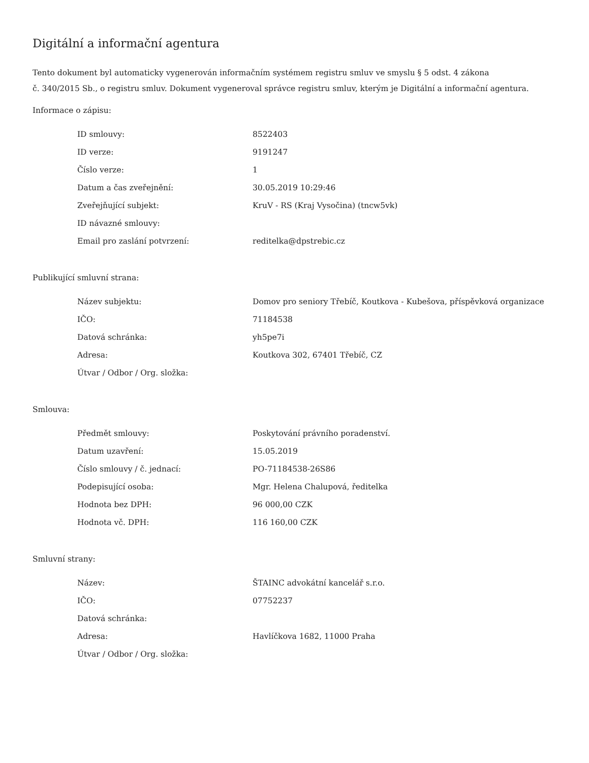Digitální a informační agentura
Tento dokument byl automaticky vygenerován informačním systémem registru smluv ve smyslu § 5 odst. 4 zákona
č. 340/2015 Sb., o registru smluv. Dokument vygeneroval správce registru smluv, kterým je Digitální a informační agentura.
Informace o zápisu:
| ID smlouvy: | 8522403 |
| ID verze: | 9191247 |
| Číslo verze: | 1 |
| Datum a čas zveřejnění: | 30.05.2019 10:29:46 |
| Zveřejňující subjekt: | KruV - RS (Kraj Vysočina) (tncw5vk) |
| ID návazné smlouvy: | |
| Email pro zaslání potvrzení: | reditelka@dpstrebic.cz |
Publikující smluvní strana:
| Název subjektu: | Domov pro seniory Třebíč, Koutkova - Kubešova, příspěvková organizace |
| IČO: | 71184538 |
| Datová schránka: | yh5pe7i |
| Adresa: | Koutkova 302, 67401 Třebíč, CZ |
| Útvar / Odbor / Org. složka: | |
Smlouva:
| Předmět smlouvy: | Poskytování právního poradenství. |
| Datum uzavření: | 15.05.2019 |
| Číslo smlouvy / č. jednací: | PO-71184538-26S86 |
| Podepisující osoba: | Mgr. Helena Chalupová, ředitelka |
| Hodnota bez DPH: | 96 000,00 CZK |
| Hodnota vč. DPH: | 116 160,00 CZK |
Smluvní strany:
| Název: | ŠTAINC advokátní kancelář s.r.o. |
| IČO: | 07752237 |
| Datová schránka: | |
| Adresa: | Havlíčkova 1682, 11000 Praha |
| Útvar / Odbor / Org. složka: | |